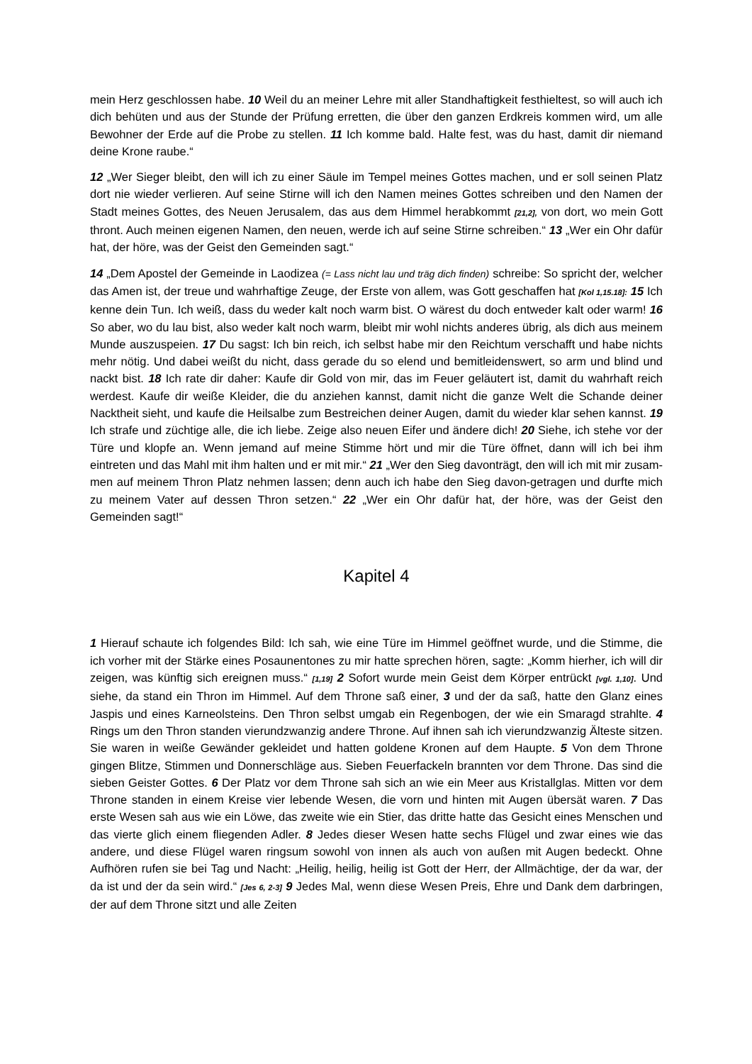mein Herz geschlossen habe. 10 Weil du an meiner Lehre mit aller Standhaftigkeit festhieltest, so will auch ich dich behüten und aus der Stunde der Prüfung erretten, die über den ganzen Erdkreis kommen wird, um alle Bewohner der Erde auf die Probe zu stellen. 11 Ich komme bald. Halte fest, was du hast, damit dir niemand deine Krone raube.“
12 „Wer Sieger bleibt, den will ich zu einer Säule im Tempel meines Gottes machen, und er soll seinen Platz dort nie wieder verlieren. Auf seine Stirne will ich den Namen meines Gottes schreiben und den Namen der Stadt meines Gottes, des Neuen Jerusalem, das aus dem Himmel herabkommt [21,2], von dort, wo mein Gott thront. Auch meinen eigenen Namen, den neuen, werde ich auf seine Stirne schreiben.“ 13 „Wer ein Ohr dafür hat, der höre, was der Geist den Gemeinden sagt.“
14 „Dem Apostel der Gemeinde in Laodizea (= Lass nicht lau und träg dich finden) schreibe: So spricht der, welcher das Amen ist, der treue und wahrhaftige Zeuge, der Erste von allem, was Gott geschaffen hat [Kol 1,15.18]: 15 Ich kenne dein Tun. Ich weiß, dass du weder kalt noch warm bist. O wärest du doch entweder kalt oder warm! 16 So aber, wo du lau bist, also weder kalt noch warm, bleibt mir wohl nichts anderes übrig, als dich aus meinem Munde auszuspeien. 17 Du sagst: Ich bin reich, ich selbst habe mir den Reichtum verschafft und habe nichts mehr nötig. Und dabei weißt du nicht, dass gerade du so elend und bemitleidenswert, so arm und blind und nackt bist. 18 Ich rate dir daher: Kaufe dir Gold von mir, das im Feuer geläutert ist, damit du wahrhaft reich werdest. Kaufe dir weiße Kleider, die du anziehen kannst, damit nicht die ganze Welt die Schande deiner Nacktheit sieht, und kaufe die Heilsalbe zum Bestreichen deiner Augen, damit du wieder klar sehen kannst. 19 Ich strafe und züchtige alle, die ich liebe. Zeige also neuen Eifer und ändere dich! 20 Siehe, ich stehe vor der Türe und klopfe an. Wenn jemand auf meine Stimme hört und mir die Türe öffnet, dann will ich bei ihm eintreten und das Mahl mit ihm halten und er mit mir.“ 21 „Wer den Sieg davonträgt, den will ich mit mir zusam-men auf meinem Thron Platz nehmen lassen; denn auch ich habe den Sieg davon-getragen und durfte mich zu meinem Vater auf dessen Thron setzen.“ 22 „Wer ein Ohr dafür hat, der höre, was der Geist den Gemeinden sagt!“
Kapitel 4
1 Hierauf schaute ich folgendes Bild: Ich sah, wie eine Türe im Himmel geöffnet wurde, und die Stimme, die ich vorher mit der Stärke eines Posaunentones zu mir hatte sprechen hören, sagte: „Komm hierher, ich will dir zeigen, was künftig sich ereignen muss.“ [1,19] 2 Sofort wurde mein Geist dem Körper entrückt [vgl. 1,10]. Und siehe, da stand ein Thron im Himmel. Auf dem Throne saß einer, 3 und der da saß, hatte den Glanz eines Jaspis und eines Karneolsteins. Den Thron selbst umgab ein Regenbogen, der wie ein Smaragd strahlte. 4 Rings um den Thron standen vierundzwanzig andere Throne. Auf ihnen sah ich vierundzwanzig Älteste sitzen. Sie waren in weiße Gewänder gekleidet und hatten goldene Kronen auf dem Haupte. 5 Von dem Throne gingen Blitze, Stimmen und Donnerschläge aus. Sieben Feuerfackeln brannten vor dem Throne. Das sind die sieben Geister Gottes. 6 Der Platz vor dem Throne sah sich an wie ein Meer aus Kristallglas. Mitten vor dem Throne standen in einem Kreise vier lebende Wesen, die vorn und hinten mit Augen übersät waren. 7 Das erste Wesen sah aus wie ein Löwe, das zweite wie ein Stier, das dritte hatte das Gesicht eines Menschen und das vierte glich einem fliegenden Adler. 8 Jedes dieser Wesen hatte sechs Flügel und zwar eines wie das andere, und diese Flügel waren ringsum sowohl von innen als auch von außen mit Augen bedeckt. Ohne Aufhören rufen sie bei Tag und Nacht: „Heilig, heilig, heilig ist Gott der Herr, der Allmächtige, der da war, der da ist und der da sein wird.“ [Jes 6, 2-3] 9 Jedes Mal, wenn diese Wesen Preis, Ehre und Dank dem darbringen, der auf dem Throne sitzt und alle Zeiten